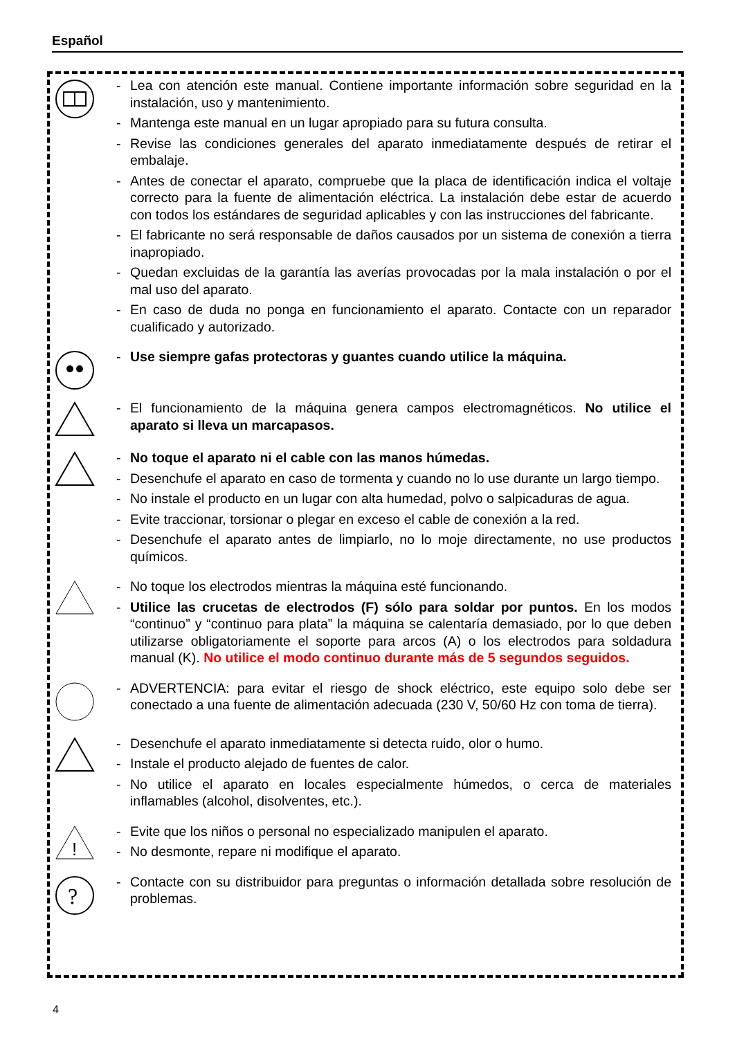Español
- Lea con atención este manual. Contiene importante información sobre seguridad en la instalación, uso y mantenimiento.
- Mantenga este manual en un lugar apropiado para su futura consulta.
- Revise las condiciones generales del aparato inmediatamente después de retirar el embalaje.
- Antes de conectar el aparato, compruebe que la placa de identificación indica el voltaje correcto para la fuente de alimentación eléctrica. La instalación debe estar de acuerdo con todos los estándares de seguridad aplicables y con las instrucciones del fabricante.
- El fabricante no será responsable de daños causados por un sistema de conexión a tierra inapropiado.
- Quedan excluidas de la garantía las averías provocadas por la mala instalación o por el mal uso del aparato.
- En caso de duda no ponga en funcionamiento el aparato. Contacte con un reparador cualificado y autorizado.
- Use siempre gafas protectoras y guantes cuando utilice la máquina.
- El funcionamiento de la máquina genera campos electromagnéticos. No utilice el aparato si lleva un marcapasos.
- No toque el aparato ni el cable con las manos húmedas.
- Desenchufe el aparato en caso de tormenta y cuando no lo use durante un largo tiempo.
- No instale el producto en un lugar con alta humedad, polvo o salpicaduras de agua.
- Evite traccionar, torsionar o plegar en exceso el cable de conexión a la red.
- Desenchufe el aparato antes de limpiarlo, no lo moje directamente, no use productos químicos.
- No toque los electrodos mientras la máquina esté funcionando.
- Utilice las crucetas de electrodos (F) sólo para soldar por puntos. En los modos “continuo” y “continuo para plata” la máquina se calentaría demasiado, por lo que deben utilizarse obligatoriamente el soporte para arcos (A) o los electrodos para soldadura manual (K). No utilice el modo continuo durante más de 5 segundos seguidos.
- ADVERTENCIA: para evitar el riesgo de shock eléctrico, este equipo solo debe ser conectado a una fuente de alimentación adecuada (230 V, 50/60 Hz con toma de tierra).
- Desenchufe el aparato inmediatamente si detecta ruido, olor o humo.
- Instale el producto alejado de fuentes de calor.
- No utilice el aparato en locales especialmente húmedos, o cerca de materiales inflamables (alcohol, disolventes, etc.).
!
- Evite que los niños o personal no especializado manipulen el aparato.
- No desmonte, repare ni modifique el aparato.
?
- Contacte con su distribuidor para preguntas o información detallada sobre resolución de problemas.
4